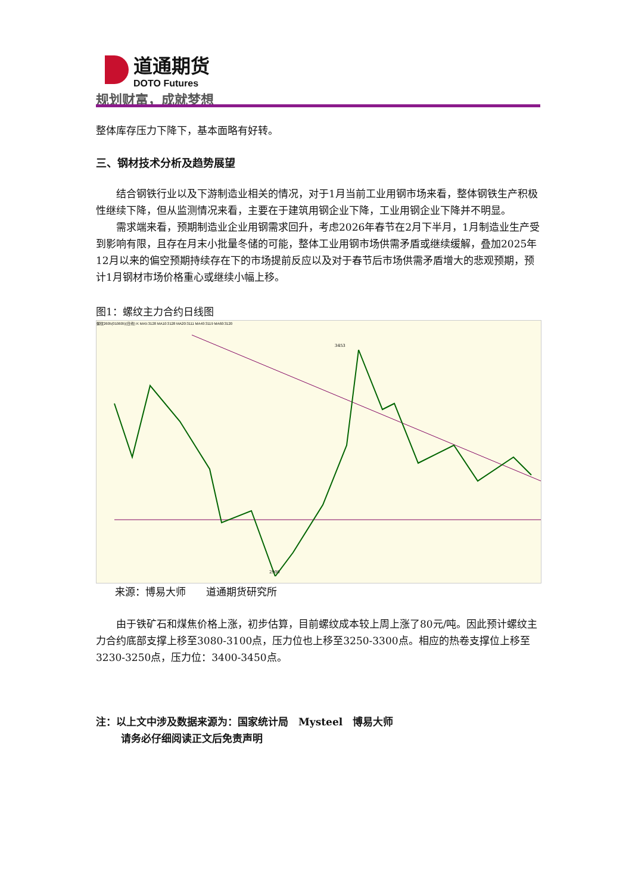道通期货
DOTO Futures
规划财富，成就梦想
整体库存压力下降下，基本面略有好转。
三、钢材技术分析及趋势展望
结合钢铁行业以及下游制造业相关的情况，对于1月当前工业用钢市场来看，整体钢铁生产积极性继续下降，但从监测情况来看，主要在于建筑用钢企业下降，工业用钢企业下降并不明显。
需求端来看，预期制造业企业用钢需求回升，考虑2026年春节在2月下半月，1月制造业生产受到影响有限，且存在月末小批量冬储的可能，整体工业用钢市场供需矛盾或继续缓解，叠加2025年12月以来的偏空预期持续存在下的市场提前反应以及对于春节后市场供需矛盾增大的悲观预期，预计1月钢材市场价格重心或继续小幅上移。
图1：螺纹主力合约日线图
螺纹2605(010605)(日线) K MA5:3128 MA10:3128 MA20:3111 MA40:3119 MA60:3120
3453
2900
来源：博易大师　　道通期货研究所
由于铁矿石和煤焦价格上涨，初步估算，目前螺纹成本较上周上涨了80元/吨。因此预计螺纹主力合约底部支撑上移至3080-3100点，压力位也上移至3250-3300点。相应的热卷支撑位上移至3230-3250点，压力位：3400-3450点。
注：以上文中涉及数据来源为：国家统计局　Mysteel　博易大师
请务必仔细阅读正文后免责声明